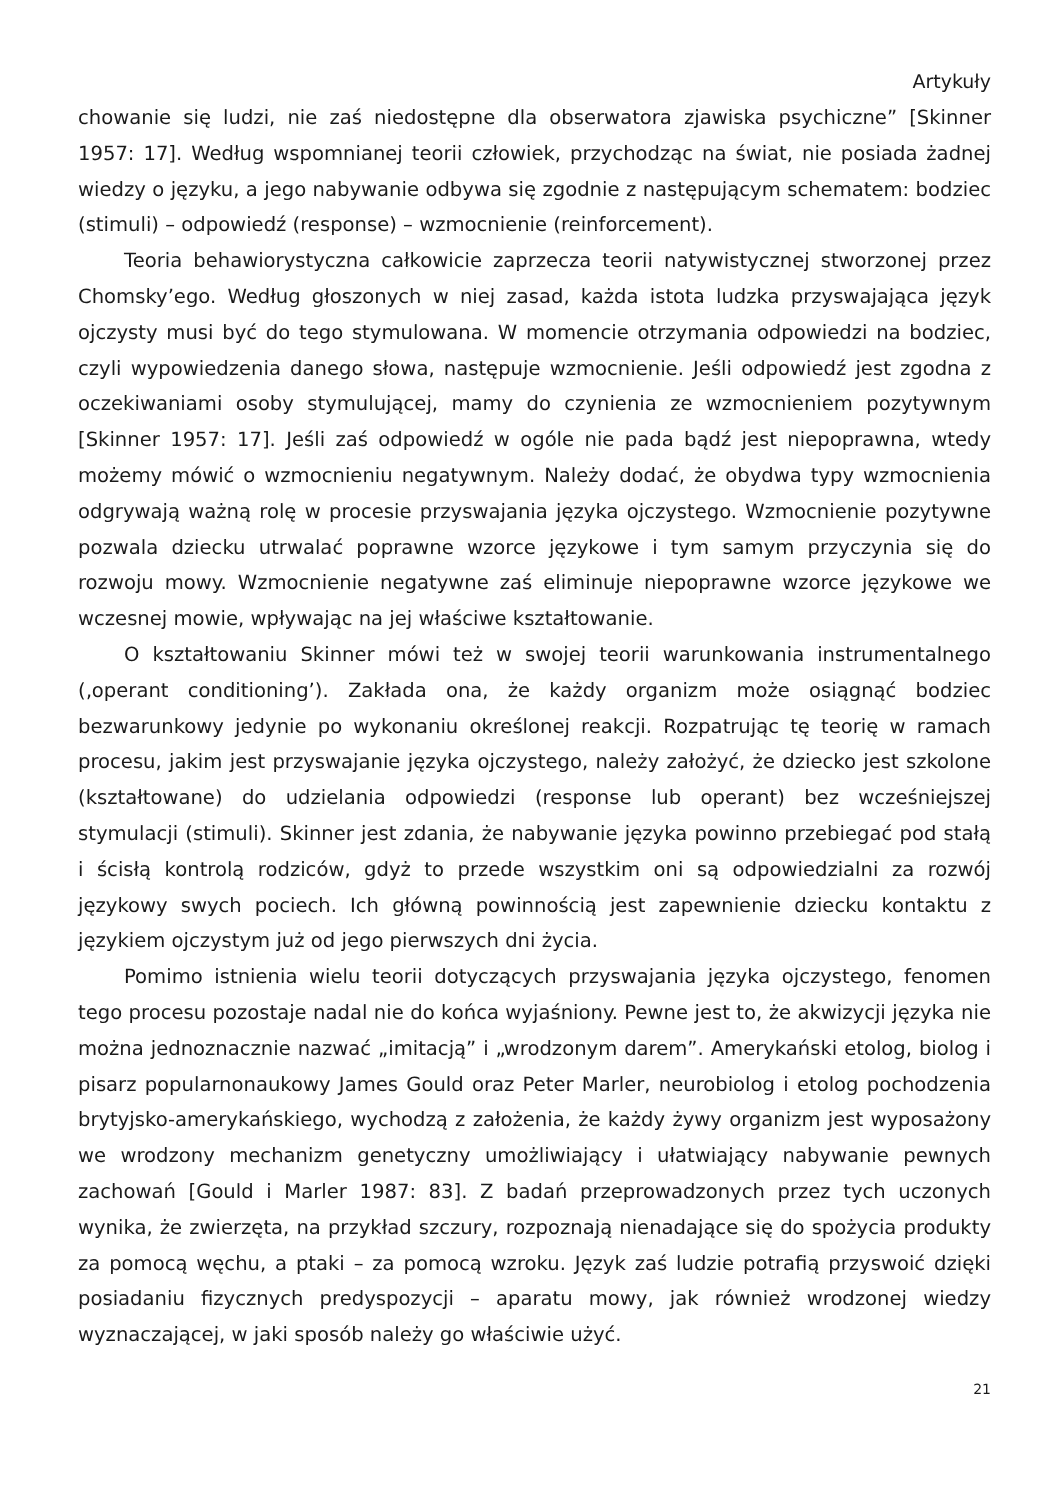Artykuły
chowanie się ludzi, nie zaś niedostępne dla obserwatora zjawiska psychiczne” [Skinner 1957: 17]. Według wspomnianej teorii człowiek, przychodząc na świat, nie posiada żadnej wiedzy o języku, a jego nabywanie odbywa się zgodnie z następującym schematem: bodziec (stimuli) – odpowiedź (response) – wzmocnienie (reinforcement).
Teoria behawiorystyczna całkowicie zaprzecza teorii natywistycznej stworzonej przez Chomsky’ego. Według głoszonych w niej zasad, każda istota ludzka przyswajająca język ojczysty musi być do tego stymulowana. W momencie otrzymania odpowiedzi na bodziec, czyli wypowiedzenia danego słowa, następuje wzmocnienie. Jeśli odpowiedź jest zgodna z oczekiwaniami osoby stymulującej, mamy do czynienia ze wzmocnieniem pozytywnym [Skinner 1957: 17]. Jeśli zaś odpowiedź w ogóle nie pada bądź jest niepoprawna, wtedy możemy mówić o wzmocnieniu negatywnym. Należy dodać, że obydwa typy wzmocnienia odgrywają ważną rolę w procesie przyswajania języka ojczystego. Wzmocnienie pozytywne pozwala dziecku utrwalać poprawne wzorce językowe i tym samym przyczynia się do rozwoju mowy. Wzmocnienie negatywne zaś eliminuje niepoprawne wzorce językowe we wczesnej mowie, wpływając na jej właściwe kształtowanie.
O kształtowaniu Skinner mówi też w swojej teorii warunkowania instrumentalnego (‚operant conditioning’). Zakłada ona, że każdy organizm może osiągnąć bodziec bezwarunkowy jedynie po wykonaniu określonej reakcji. Rozpatrując tę teorię w ramach procesu, jakim jest przyswajanie języka ojczystego, należy założyć, że dziecko jest szkolone (kształtowane) do udzielania odpowiedzi (response lub operant) bez wcześniejszej stymulacji (stimuli). Skinner jest zdania, że nabywanie języka powinno przebiegać pod stałą i ścisłą kontrolą rodziców, gdyż to przede wszystkim oni są odpowiedzialni za rozwój językowy swych pociech. Ich główną powinnością jest zapewnienie dziecku kontaktu z językiem ojczystym już od jego pierwszych dni życia.
Pomimo istnienia wielu teorii dotyczących przyswajania języka ojczystego, fenomen tego procesu pozostaje nadal nie do końca wyjaśniony. Pewne jest to, że akwizycji języka nie można jednoznacznie nazwać „imitacją” i „wrodzonym darem”. Amerykański etolog, biolog i pisarz popularnonaukowy James Gould oraz Peter Marler, neurobiolog i etolog pochodzenia brytyjsko-amerykańskiego, wychodzą z założenia, że każdy żywy organizm jest wyposażony we wrodzony mechanizm genetyczny umożliwiający i ułatwiający nabywanie pewnych zachowań [Gould i Marler 1987: 83]. Z badań przeprowadzonych przez tych uczonych wynika, że zwierzęta, na przykład szczury, rozpoznają nienadające się do spożycia produkty za pomocą węchu, a ptaki – za pomocą wzroku. Język zaś ludzie potrafią przyswoić dzięki posiadaniu fizycznych predyspozycji – aparatu mowy, jak również wrodzonej wiedzy wyznaczającej, w jaki sposób należy go właściwie użyć.
21